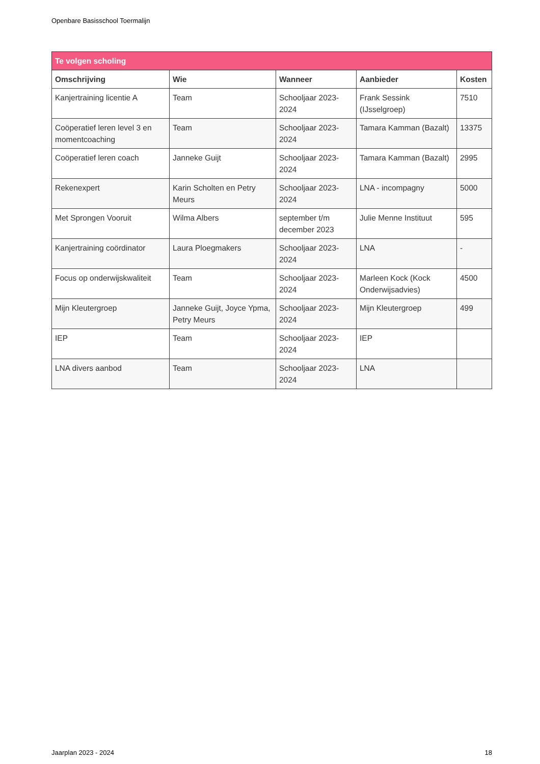Openbare Basisschool Toermalijn
| Te volgen scholing | | | | |
| --- | --- | --- | --- | --- |
| Omschrijving | Wie | Wanneer | Aanbieder | Kosten |
| Kanjertraining licentie A | Team | Schooljaar 2023-2024 | Frank Sessink (IJsselgroep) | 7510 |
| Coöperatief leren level 3 en momentcoaching | Team | Schooljaar 2023-2024 | Tamara Kamman (Bazalt) | 13375 |
| Coöperatief leren coach | Janneke Guijt | Schooljaar 2023-2024 | Tamara Kamman (Bazalt) | 2995 |
| Rekenexpert | Karin Scholten en Petry Meurs | Schooljaar 2023-2024 | LNA - incompagny | 5000 |
| Met Sprongen Vooruit | Wilma Albers | september t/m december 2023 | Julie Menne Instituut | 595 |
| Kanjertraining coördinator | Laura Ploegmakers | Schooljaar 2023-2024 | LNA | - |
| Focus op onderwijskwaliteit | Team | Schooljaar 2023-2024 | Marleen Kock (Kock Onderwijsadvies) | 4500 |
| Mijn Kleutergroep | Janneke Guijt, Joyce Ypma, Petry Meurs | Schooljaar 2023-2024 | Mijn Kleutergroep | 499 |
| IEP | Team | Schooljaar 2023-2024 | IEP | |
| LNA divers aanbod | Team | Schooljaar 2023-2024 | LNA | |
Jaarplan 2023 - 2024 18